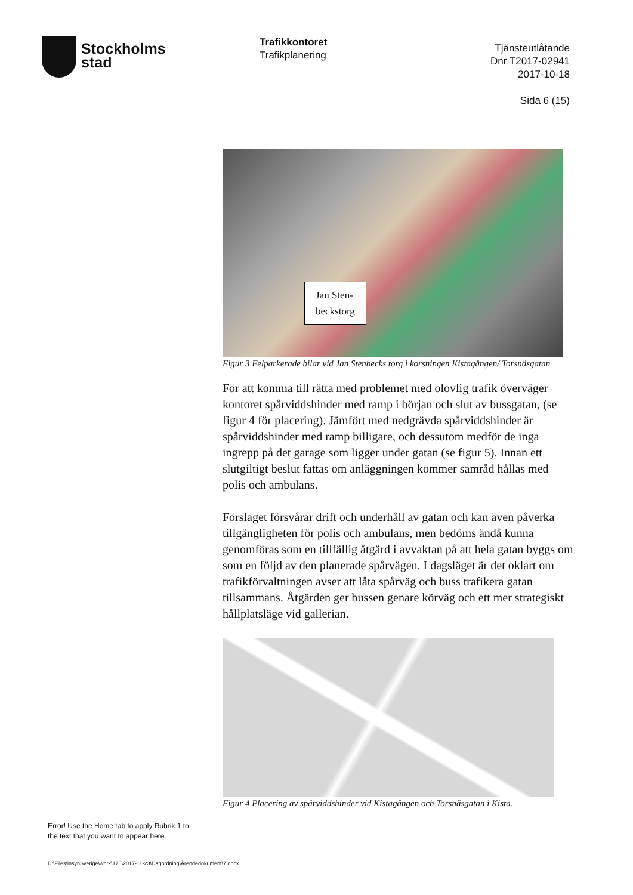Stockholms
stad
Trafikkontoret
Trafikplanering
Tjänsteutlåtande
Dnr T2017-02941
2017-10-18
Sida 6 (15)
Jan Sten-
beckstorg
Figur 3 Felparkerade bilar vid Jan Stenbecks torg i korsningen Kistagången/ Torsnäsgatan
För att komma till rätta med problemet med olovlig trafik överväger kontoret spårviddshinder med ramp i början och slut av bussgatan, (se figur 4 för placering). Jämfört med nedgrävda spårviddshinder är spårviddshinder med ramp billigare, och dessutom medför de inga ingrepp på det garage som ligger under gatan (se figur 5). Innan ett slutgiltigt beslut fattas om anläggningen kommer samråd hållas med polis och ambulans.
Förslaget försvårar drift och underhåll av gatan och kan även påverka tillgängligheten för polis och ambulans, men bedöms ändå kunna genomföras som en tillfällig åtgärd i avvaktan på att hela gatan byggs om som en följd av den planerade spårvägen. I dagsläget är det oklart om trafikförvaltningen avser att låta spårväg och buss trafikera gatan tillsammans. Åtgärden ger bussen genare körväg och ett mer strategiskt hållplatsläge vid gallerian.
Figur 4 Placering av spårviddshinder vid Kistagången och Torsnäsgatan i Kista.
Error! Use the Home tab to apply Rubrik 1 to
the text that you want to appear here.
D:\Files\insynSverige\work\176\2017-11-23\Dagordning\Ärendedokument\7.docx